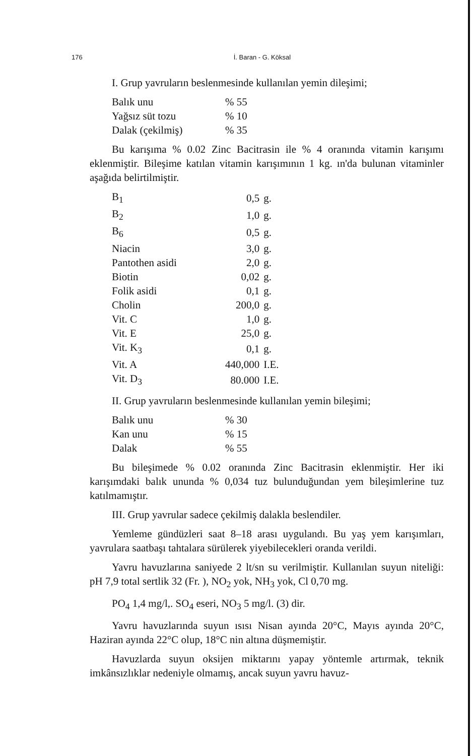176 İ. Baran - G. Köksal
I. Grup yavruların beslenmesinde kullanılan yemin dileşimi;
| Balık unu | % 55 |
| Yağsız süt tozu | % 10 |
| Dalak (çekilmiş) | % 35 |
Bu karışıma % 0.02 Zinc Bacitrasin ile % 4 oranında vitamin karışımı eklenmiştir. Bileşime katılan vitamin karışımının 1 kg. ın'da bulunan vitaminler aşağıda belirtilmiştir.
| B<sub>1</sub> | 0,5 | g. |
| B<sub>2</sub> | 1,0 | g. |
| B<sub>6</sub> | 0,5 | g. |
| Niacin | 3,0 | g. |
| Pantothen asidi | 2,0 | g. |
| Biotin | 0,02 | g. |
| Folik asidi | 0,1 | g. |
| Cholin | 200,0 | g. |
| Vit. C | 1,0 | g. |
| Vit. E | 25,0 | g. |
| Vit. K<sub>3</sub> | 0,1 | g. |
| Vit. A | 440,000 | I.E. |
| Vit. D<sub>3</sub> | 80.000 | I.E. |
II. Grup yavruların beslenmesinde kullanılan yemin bileşimi;
| Balık unu | % 30 |
| Kan unu | % 15 |
| Dalak | % 55 |
Bu bileşimede % 0.02 oranında Zinc Bacitrasin eklenmiştir. Her iki karışımdaki balık ununda % 0,034 tuz bulunduğundan yem bileşimlerine tuz katılmamıştır.
III. Grup yavrular sadece çekilmiş dalakla beslendiler.
Yemleme gündüzleri saat 8–18 arası uygulandı. Bu yaş yem karışımları, yavrulara saatbaşı tahtalara sürülerek yiyebilecekleri oranda verildi.
Yavru havuzlarına saniyede 2 lt/sn su verilmiştir. Kullanılan suyun niteliği: pH 7,9 total sertlik 32 (Fr. ), NO<sub>2</sub> yok, NH<sub>3</sub> yok, Cl 0,70 mg.
PO<sub>4</sub> 1,4 mg/l,. SO<sub>4</sub> eseri, NO<sub>3</sub> 5 mg/l. (3) dir.
Yavru havuzlarında suyun ısısı Nisan ayında 20°C, Mayıs ayında 20°C, Haziran ayında 22°C olup, 18°C nin altına düşmemiştir.
Havuzlarda suyun oksijen miktarını yapay yöntemle artırmak, teknik imkânsızlıklar nedeniyle olmamış, ancak suyun yavru havuz-